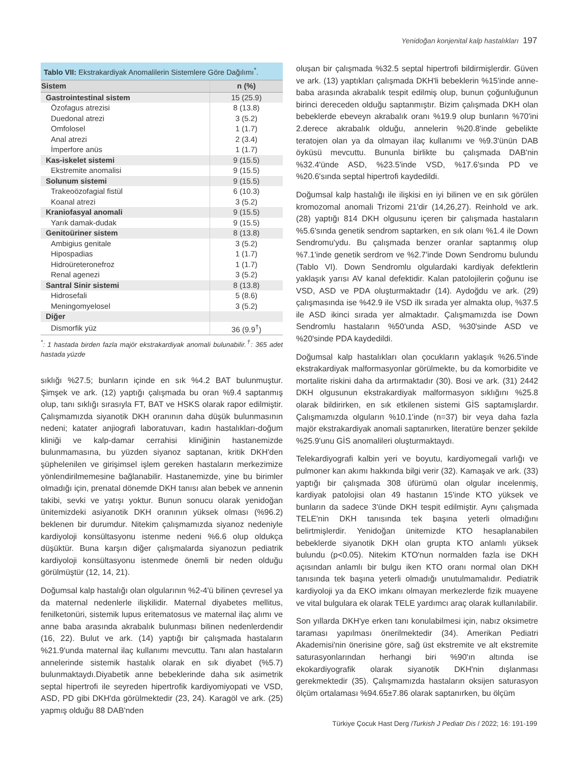Yenidoğan konjenital kalp hastalıkları 197
Tablo VII: Ekstrakardiyak Anomalilerin Sistemlere Göre Dağılımı<sup>*</sup>.
| Sistem | n (%) |
| --- | --- |
| Gastrointestinal sistem | 15 (25.9) |
| Özofagus atrezisi | 8 (13.8) |
| Duedonal atrezi | 3 (5.2) |
| Omfolosel | 1 (1.7) |
| Anal atrezi | 2 (3.4) |
| İmperfore anüs | 1 (1.7) |
| Kas-iskelet sistemi | 9 (15.5) |
| Ekstremite anomalisi | 9 (15.5) |
| Solunum sistemi | 9 (15.5) |
| Trakeoözofagial fistül | 6 (10.3) |
| Koanal atrezi | 3 (5.2) |
| Kraniofasyal anomali | 9 (15.5) |
| Yarık damak-dudak | 9 (15.5) |
| Genitoüriner sistem | 8 (13.8) |
| Ambigius genitale | 3 (5.2) |
| Hipospadias | 1 (1.7) |
| Hidroüreteronefroz | 1 (1.7) |
| Renal agenezi | 3 (5.2) |
| Santral Sinir sistemi | 8 (13.8) |
| Hidrosefali | 5 (8.6) |
| Meningomyelosel | 3 (5.2) |
| Diğer | |
| Dismorfik yüz | 36 (9.9<sup>†</sup>) |
<sup>*</sup>: 1 hastada birden fazla majör ekstrakardiyak anomali bulunabilir.<sup>†</sup>: 365 adet hastada yüzde
sıklığı %27.5; bunların içinde en sık %4.2 BAT bulunmuştur. Şimşek ve ark. (12) yaptığı çalışmada bu oran %9.4 saptanmış olup, tanı sıklığı sırasıyla FT, BAT ve HSKS olarak rapor edilmiştir. Çalışmamızda siyanotik DKH oranının daha düşük bulunmasının nedeni; katater anjiografi laboratuvarı, kadın hastalıkları-doğum kliniği ve kalp-damar cerrahisi kliniğinin hastanemizde bulunmamasına, bu yüzden siyanoz saptanan, kritik DKH'den şüphelenilen ve girişimsel işlem gereken hastaların merkezimize yönlendirilmemesine bağlanabilir. Hastanemizde, yine bu birimler olmadığı için, prenatal dönemde DKH tanısı alan bebek ve annenin takibi, sevki ve yatışı yoktur. Bunun sonucu olarak yenidoğan ünitemizdeki asiyanotik DKH oranının yüksek olması (%96.2) beklenen bir durumdur. Nitekim çalışmamızda siyanoz nedeniyle kardiyoloji konsültasyonu istenme nedeni %6.6 olup oldukça düşüktür. Buna karşın diğer çalışmalarda siyanozun pediatrik kardiyoloji konsültasyonu istenmede önemli bir neden olduğu görülmüştür (12, 14, 21).
Doğumsal kalp hastalığı olan olgularının %2-4'ü bilinen çevresel ya da maternal nedenlerle ilişkilidir. Maternal diyabetes mellitus, fenilketonüri, sistemik lupus eritematosus ve maternal ilaç alımı ve anne baba arasında akrabalık bulunması bilinen nedenlerdendir (16, 22). Bulut ve ark. (14) yaptığı bir çalışmada hastaların %21.9'unda maternal ilaç kullanımı mevcuttu. Tanı alan hastaların annelerinde sistemik hastalık olarak en sık diyabet (%5.7) bulunmaktaydı.Diyabetik anne bebeklerinde daha sık asimetrik septal hipertrofi ile seyreden hipertrofik kardiyomiyopati ve VSD, ASD, PD gibi DKH'da görülmektedir (23, 24). Karagöl ve ark. (25) yapmış olduğu 88 DAB'nden
oluşan bir çalışmada %32.5 septal hipertrofi bildirmişlerdir. Güven ve ark. (13) yaptıkları çalışmada DKH'li bebeklerin %15'inde anne-baba arasında akrabalık tespit edilmiş olup, bunun çoğunluğunun birinci dereceden olduğu saptanmıştır. Bizim çalışmada DKH olan bebeklerde ebeveyn akrabalık oranı %19.9 olup bunların %70'ini 2.derece akrabalık olduğu, annelerin %20.8'inde gebelikte teratojen olan ya da olmayan ilaç kullanımı ve %9.3'ünün DAB öyküsü mevcuttu. Bununla birlikte bu çalışmada DAB'nin %32.4'ünde ASD, %23.5'inde VSD, %17.6'sında PD ve %20.6'sında septal hipertrofi kaydedildi.
Doğumsal kalp hastalığı ile ilişkisi en iyi bilinen ve en sık görülen kromozomal anomali Trizomi 21'dir (14,26,27). Reinhold ve ark. (28) yaptığı 814 DKH olgusunu içeren bir çalışmada hastaların %5.6'sında genetik sendrom saptarken, en sık olanı %1.4 ile Down Sendromu'ydu. Bu çalışmada benzer oranlar saptanmış olup %7.1'inde genetik serdrom ve %2.7'inde Down Sendromu bulundu (Tablo VI). Down Sendromlu olgulardaki kardiyak defektlerin yaklaşık yarısı AV kanal defektidir. Kalan patolojilerin çoğunu ise VSD, ASD ve PDA oluşturmaktadır (14). Aydoğdu ve ark. (29) çalışmasında ise %42.9 ile VSD ilk sırada yer almakta olup, %37.5 ile ASD ikinci sırada yer almaktadır. Çalışmamızda ise Down Sendromlu hastaların %50'unda ASD, %30'sinde ASD ve %20'sinde PDA kaydedildi.
Doğumsal kalp hastalıkları olan çocukların yaklaşık %26.5'inde ekstrakardiyak malformasyonlar görülmekte, bu da komorbidite ve mortalite riskini daha da artırmaktadır (30). Bosi ve ark. (31) 2442 DKH olgusunun ekstrakardiyak malformasyon sıklığını %25.8 olarak bildirirken, en sık etkilenen sistemi GİS saptamışlardır. Çalışmamızda olguların %10.1'inde (n=37) bir veya daha fazla majör ekstrakardiyak anomali saptanırken, literatüre benzer şekilde %25.9'unu GİS anomalileri oluşturmaktaydı.
Telekardiyografi kalbin yeri ve boyutu, kardiyomegali varlığı ve pulmoner kan akımı hakkında bilgi verir (32). Kamaşak ve ark. (33) yaptığı bir çalışmada 308 üfürümü olan olgular incelenmiş, kardiyak patolojisi olan 49 hastanın 15'inde KTO yüksek ve bunların da sadece 3'ünde DKH tespit edilmiştir. Aynı çalışmada TELE'nin DKH tanısında tek başına yeterli olmadığını belirtmişlerdir. Yenidoğan ünitemizde KTO hesaplanabilen bebeklerde siyanotik DKH olan grupta KTO anlamlı yüksek bulundu (p<0.05). Nitekim KTO'nun normalden fazla ise DKH açısından anlamlı bir bulgu iken KTO oranı normal olan DKH tanısında tek başına yeterli olmadığı unutulmamalıdır. Pediatrik kardiyoloji ya da EKO imkanı olmayan merkezlerde fizik muayene ve vital bulgulara ek olarak TELE yardımcı araç olarak kullanılabilir.
Son yıllarda DKH'ye erken tanı konulabilmesi için, nabız oksimetre taraması yapılması önerilmektedir (34). Amerikan Pediatri Akademisi'nin önerisine göre, sağ üst ekstremite ve alt ekstremite saturasyonlarından herhangi biri %90'ın altında ise ekokardiyografik olarak siyanotik DKH'nin dışlanması gerekmektedir (35). Çalışmamızda hastaların oksijen saturasyon ölçüm ortalaması %94.65±7.86 olarak saptanırken, bu ölçüm
Türkiye Çocuk Hast Derg /Turkish J Pediatr Dis / 2022; 16: 191-199